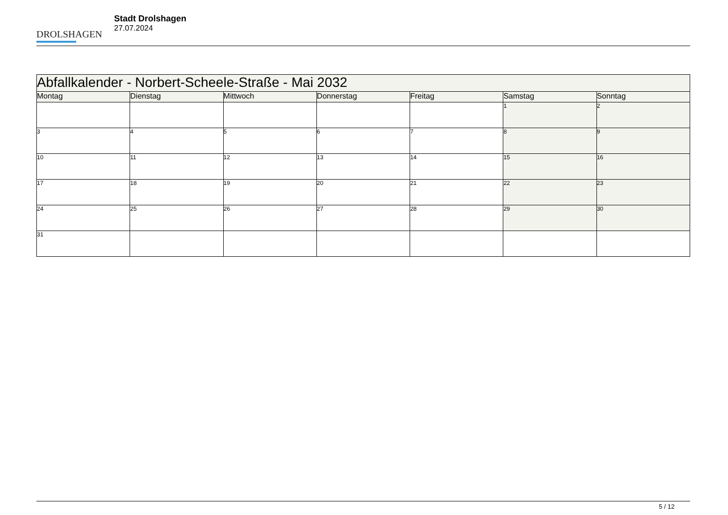DROLSHAGEN
Stadt Drolshagen
27.07.2024
| Abfallkalender - Norbert-Scheele-Straße - Mai 2032 | | | | | | |
| --- | --- | --- | --- | --- | --- | --- |
| Montag | Dienstag | Mittwoch | Donnerstag | Freitag | Samstag | Sonntag |
| | | | | | 1 | 2 |
| 3 | 4 | 5 | 6 | 7 | 8 | 9 |
| 10 | 11 | 12 | 13 | 14 | 15 | 16 |
| 17 | 18 | 19 | 20 | 21 | 22 | 23 |
| 24 | 25 | 26 | 27 | 28 | 29 | 30 |
| 31 | | | | | | |
5 / 12